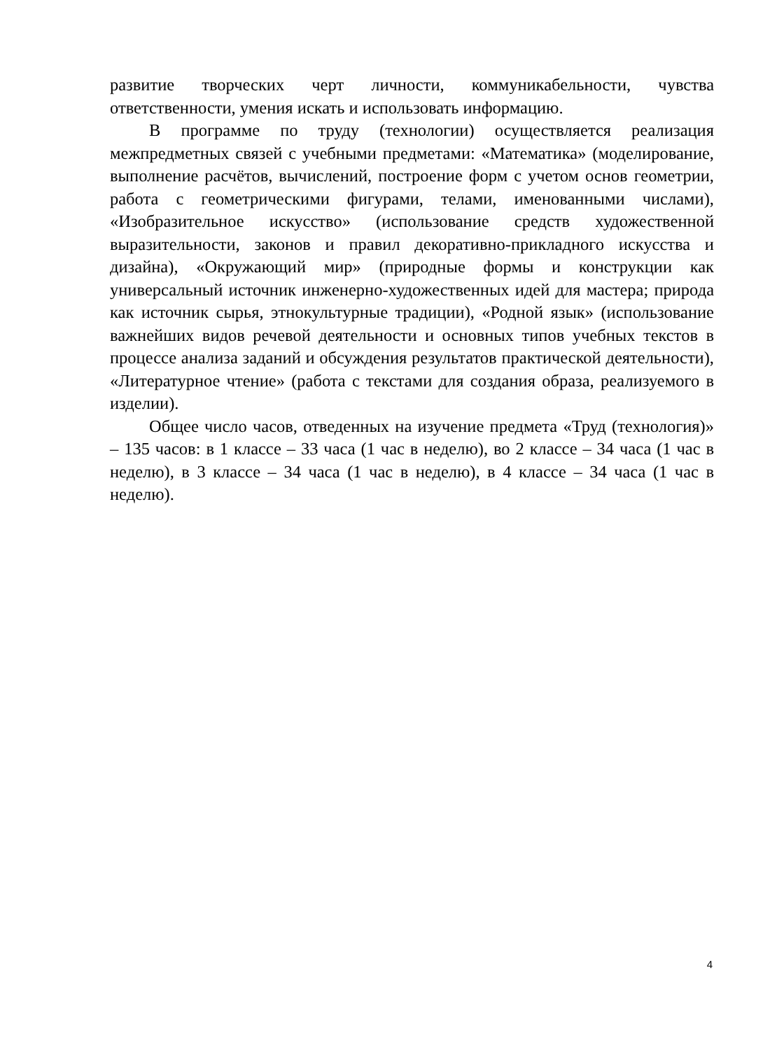развитие творческих черт личности, коммуникабельности, чувства ответственности, умения искать и использовать информацию.
В программе по труду (технологии) осуществляется реализация межпредметных связей с учебными предметами: «Математика» (моделирование, выполнение расчётов, вычислений, построение форм с учетом основ геометрии, работа с геометрическими фигурами, телами, именованными числами), «Изобразительное искусство» (использование средств художественной выразительности, законов и правил декоративно-прикладного искусства и дизайна), «Окружающий мир» (природные формы и конструкции как универсальный источник инженерно-художественных идей для мастера; природа как источник сырья, этнокультурные традиции), «Родной язык» (использование важнейших видов речевой деятельности и основных типов учебных текстов в процессе анализа заданий и обсуждения результатов практической деятельности), «Литературное чтение» (работа с текстами для создания образа, реализуемого в изделии).
Общее число часов, отведенных на изучение предмета «Труд (технология)» – 135 часов: в 1 классе – 33 часа (1 час в неделю), во 2 классе – 34 часа (1 час в неделю), в 3 классе – 34 часа (1 час в неделю), в 4 классе – 34 часа (1 час в неделю).
4